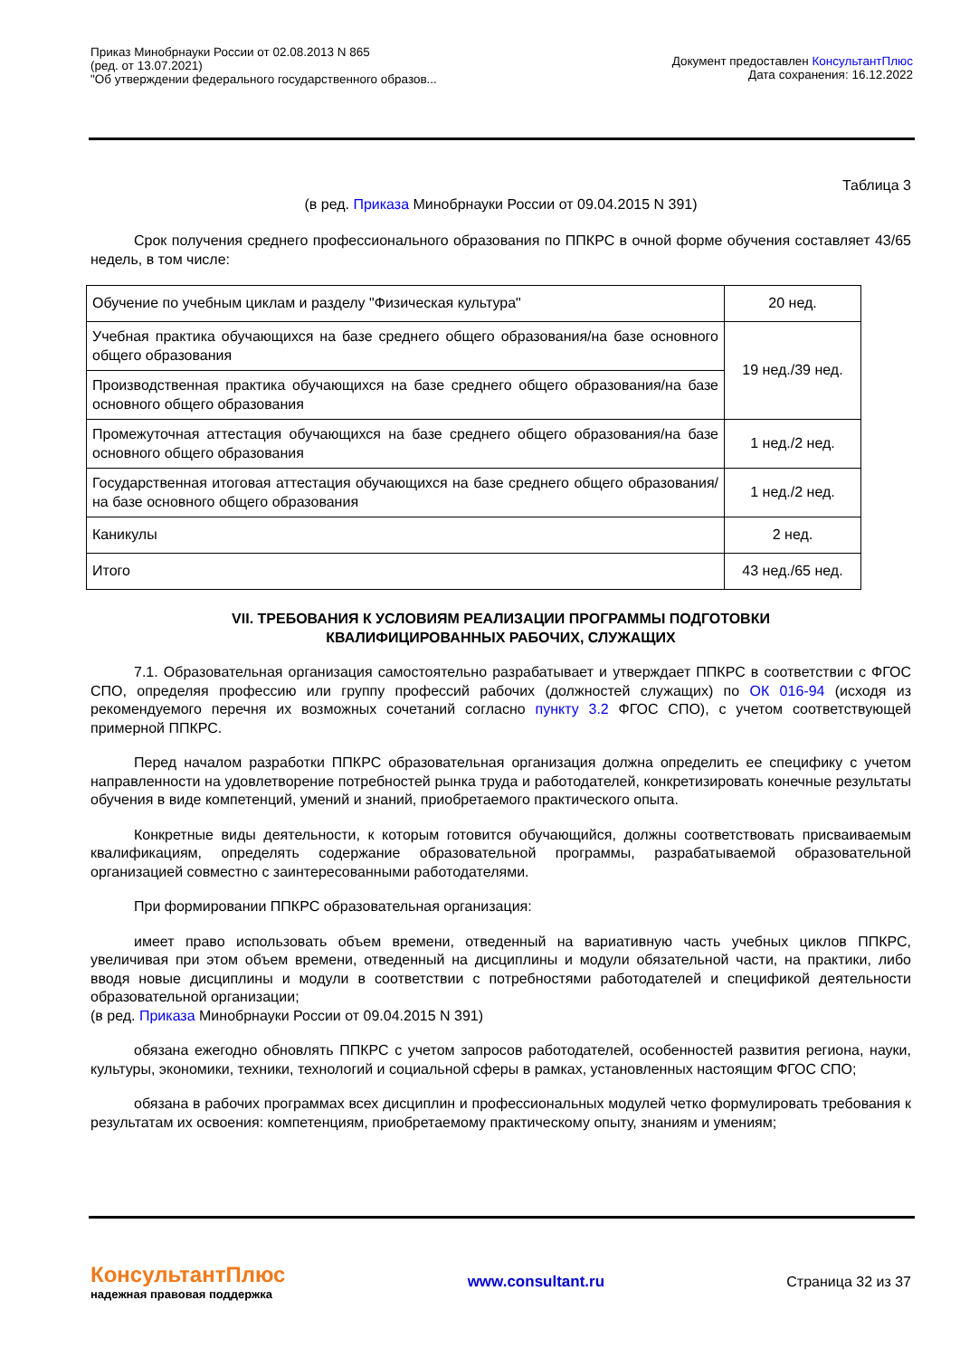Приказ Минобрнауки России от 02.08.2013 N 865
(ред. от 13.07.2021)
"Об утверждении федерального государственного образов...
Документ предоставлен КонсультантПлюс
Дата сохранения: 16.12.2022
Таблица 3
(в ред. Приказа Минобрнауки России от 09.04.2015 N 391)
Срок получения среднего профессионального образования по ППКРС в очной форме обучения составляет 43/65 недель, в том числе:
| Обучение по учебным циклам и разделу "Физическая культура" | 20 нед. |
| Учебная практика обучающихся на базе среднего общего образования/на базе основного общего образования | 19 нед./39 нед. |
| Производственная практика обучающихся на базе среднего общего образования/на базе основного общего образования | |
| Промежуточная аттестация обучающихся на базе среднего общего образования/на базе основного общего образования | 1 нед./2 нед. |
| Государственная итоговая аттестация обучающихся на базе среднего общего образования/на базе основного общего образования | 1 нед./2 нед. |
| Каникулы | 2 нед. |
| Итого | 43 нед./65 нед. |
VII. ТРЕБОВАНИЯ К УСЛОВИЯМ РЕАЛИЗАЦИИ ПРОГРАММЫ ПОДГОТОВКИ
КВАЛИФИЦИРОВАННЫХ РАБОЧИХ, СЛУЖАЩИХ
7.1. Образовательная организация самостоятельно разрабатывает и утверждает ППКРС в соответствии с ФГОС СПО, определяя профессию или группу профессий рабочих (должностей служащих) по ОК 016-94 (исходя из рекомендуемого перечня их возможных сочетаний согласно пункту 3.2 ФГОС СПО), с учетом соответствующей примерной ППКРС.
Перед началом разработки ППКРС образовательная организация должна определить ее специфику с учетом направленности на удовлетворение потребностей рынка труда и работодателей, конкретизировать конечные результаты обучения в виде компетенций, умений и знаний, приобретаемого практического опыта.
Конкретные виды деятельности, к которым готовится обучающийся, должны соответствовать присваиваемым квалификациям, определять содержание образовательной программы, разрабатываемой образовательной организацией совместно с заинтересованными работодателями.
При формировании ППКРС образовательная организация:
имеет право использовать объем времени, отведенный на вариативную часть учебных циклов ППКРС, увеличивая при этом объем времени, отведенный на дисциплины и модули обязательной части, на практики, либо вводя новые дисциплины и модули в соответствии с потребностями работодателей и спецификой деятельности образовательной организации;
(в ред. Приказа Минобрнауки России от 09.04.2015 N 391)
обязана ежегодно обновлять ППКРС с учетом запросов работодателей, особенностей развития региона, науки, культуры, экономики, техники, технологий и социальной сферы в рамках, установленных настоящим ФГОС СПО;
обязана в рабочих программах всех дисциплин и профессиональных модулей четко формулировать требования к результатам их освоения: компетенциям, приобретаемому практическому опыту, знаниям и умениям;
КонсультантПлюс
надежная правовая поддержка
www.consultant.ru Страница 32 из 37